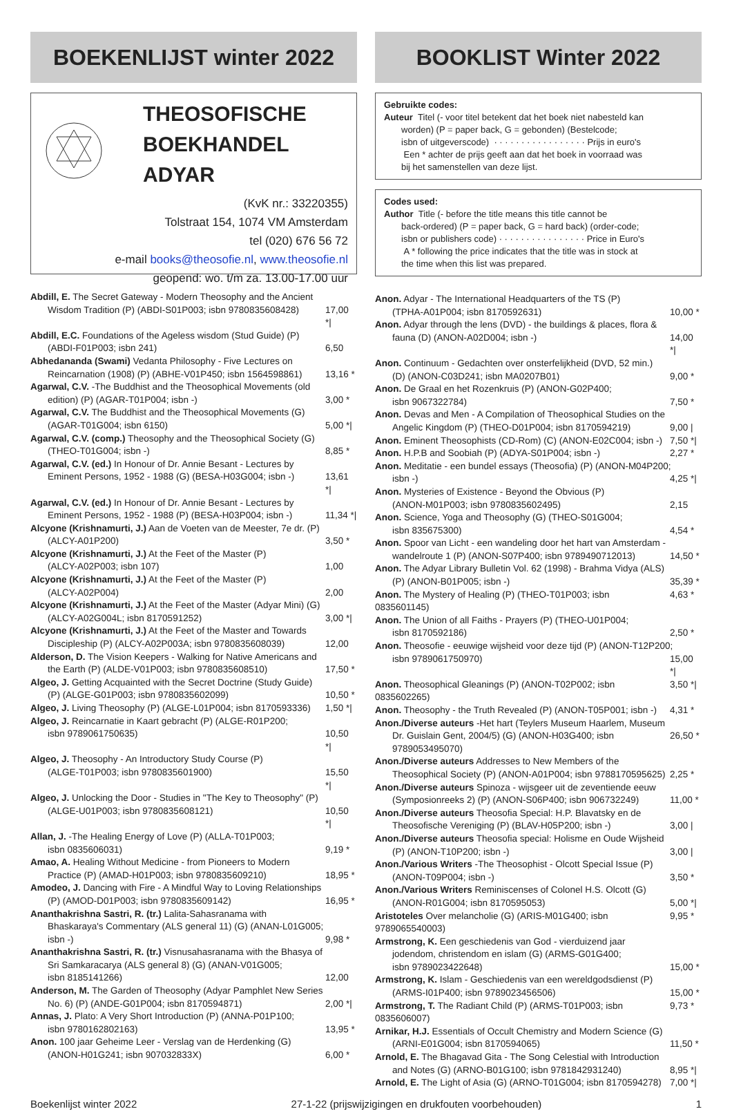BOEKENLIJST winter 2022
THEOSOFISCHE BOEKHANDEL ADYAR
(KvK nr.: 33220355)
Tolstraat 154, 1074 VM Amsterdam
tel (020) 676 56 72
e-mail books@theosofie.nl, www.theosofie.nl
geopend: wo. t/m za. 13.00-17.00 uur
Abdill, E. The Secret Gateway - Modern Theosophy and the Ancient
Wisdom Tradition (P) (ABDI-S01P003; isbn 9780835608428) 17,00 *|
Abdill, E.C. Foundations of the Ageless wisdom (Stud Guide) (P)
(ABDI-F01P003; isbn 241) 6,50
Abhedananda (Swami) Vedanta Philosophy - Five Lectures on
Reincarnation (1908) (P) (ABHE-V01P450; isbn 1564598861) 13,16 *
Agarwal, C.V. -The Buddhist and the Theosophical Movements (old
edition) (P) (AGAR-T01P004; isbn -) 3,00 *
Agarwal, C.V. The Buddhist and the Theosophical Movements (G)
(AGAR-T01G004; isbn 6150) 5,00 *|
Agarwal, C.V. (comp.) Theosophy and the Theosophical Society (G)
(THEO-T01G004; isbn -) 8,85 *
Agarwal, C.V. (ed.) In Honour of Dr. Annie Besant - Lectures by
Eminent Persons, 1952 - 1988 (G) (BESA-H03G004; isbn -) 13,61 *|
Agarwal, C.V. (ed.) In Honour of Dr. Annie Besant - Lectures by
Eminent Persons, 1952 - 1988 (P) (BESA-H03P004; isbn -) 11,34 *|
Alcyone (Krishnamurti, J.) Aan de Voeten van de Meester, 7e dr. (P)
(ALCY-A01P200) 3,50 *
Alcyone (Krishnamurti, J.) At the Feet of the Master (P)
(ALCY-A02P003; isbn 107) 1,00
Alcyone (Krishnamurti, J.) At the Feet of the Master (P)
(ALCY-A02P004) 2,00
Alcyone (Krishnamurti, J.) At the Feet of the Master (Adyar Mini) (G)
(ALCY-A02G004L; isbn 8170591252) 3,00 *|
Alcyone (Krishnamurti, J.) At the Feet of the Master and Towards
Discipleship (P) (ALCY-A02P003A; isbn 9780835608039) 12,00
Alderson, D. The Vision Keepers - Walking for Native Americans and
the Earth (P) (ALDE-V01P003; isbn 9780835608510) 17,50 *
Algeo, J. Getting Acquainted with the Secret Doctrine (Study Guide)
(P) (ALGE-G01P003; isbn 9780835602099) 10,50 *
Algeo, J. Living Theosophy (P) (ALGE-L01P004; isbn 8170593336) 1,50 *|
Algeo, J. Reincarnatie in Kaart gebracht (P) (ALGE-R01P200;
isbn 9789061750635) 10,50 *|
Algeo, J. Theosophy - An Introductory Study Course (P)
(ALGE-T01P003; isbn 9780835601900) 15,50 *|
Algeo, J. Unlocking the Door - Studies in "The Key to Theosophy" (P)
(ALGE-U01P003; isbn 9780835608121) 10,50 *|
Allan, J. -The Healing Energy of Love (P) (ALLA-T01P003;
isbn 0835606031) 9,19 *
Amao, A. Healing Without Medicine - from Pioneers to Modern
Practice (P) (AMAD-H01P003; isbn 9780835609210) 18,95 *
Amodeo, J. Dancing with Fire - A Mindful Way to Loving Relationships
(P) (AMOD-D01P003; isbn 9780835609142) 16,95 *
Ananthakrishna Sastri, R. (tr.) Lalita-Sahasranama with
Bhaskaraya's Commentary (ALS general 11) (G) (ANAN-L01G005;
isbn -) 9,98 *
Ananthakrishna Sastri, R. (tr.) Visnusahasranama with the Bhasya of
Sri Samkaracarya (ALS general 8) (G) (ANAN-V01G005;
isbn 8185141266) 12,00
Anderson, M. The Garden of Theosophy (Adyar Pamphlet New Series
No. 6) (P) (ANDE-G01P004; isbn 8170594871) 2,00 *|
Annas, J. Plato: A Very Short Introduction (P) (ANNA-P01P100;
isbn 9780162802163) 13,95 *
Anon. 100 jaar Geheime Leer - Verslag van de Herdenking (G)
(ANON-H01G241; isbn 907032833X) 6,00 *
BOOKLIST Winter 2022
Gebruikte codes:
Auteur Titel (- voor titel betekent dat het boek niet nabesteld kan
worden) (P = paper back, G = gebonden) (Bestelcode;
isbn of uitgeverscode) · · · · · · · · · · · · · · · · · Prijs in euro's
Een * achter de prijs geeft aan dat het boek in voorraad was
bij het samenstellen van deze lijst.
Codes used:
Author Title (- before the title means this title cannot be
back-ordered) (P = paper back, G = hard back) (order-code;
isbn or publishers code) · · · · · · · · · · · · · · · · Price in Euro's
A * following the price indicates that the title was in stock at
the time when this list was prepared.
Anon. Adyar - The International Headquarters of the TS (P)
(TPHA-A01P004; isbn 8170592631) 10,00 *
Anon. Adyar through the lens (DVD) - the buildings & places, flora &
fauna (D) (ANON-A02D004; isbn -) 14,00 *|
Anon. Continuum - Gedachten over onsterfelijkheid (DVD, 52 min.)
(D) (ANON-C03D241; isbn MA0207B01) 9,00 *
Anon. De Graal en het Rozenkruis (P) (ANON-G02P400;
isbn 9067322784) 7,50 *
Anon. Devas and Men - A Compilation of Theosophical Studies on the
Angelic Kingdom (P) (THEO-D01P004; isbn 8170594219) 9,00 |
Anon. Eminent Theosophists (CD-Rom) (C) (ANON-E02C004; isbn -) 7,50 *|
Anon. H.P.B and Soobiah (P) (ADYA-S01P004; isbn -) 2,27 *
Anon. Meditatie - een bundel essays (Theosofia) (P) (ANON-M04P200;
isbn -) 4,25 *|
Anon. Mysteries of Existence - Beyond the Obvious (P)
(ANON-M01P003; isbn 9780835602495) 2,15
Anon. Science, Yoga and Theosophy (G) (THEO-S01G004;
isbn 835675300) 4,54 *
Anon. Spoor van Licht - een wandeling door het hart van Amsterdam -
wandelroute 1 (P) (ANON-S07P400; isbn 9789490712013) 14,50 *
Anon. The Adyar Library Bulletin Vol. 62 (1998) - Brahma Vidya (ALS)
(P) (ANON-B01P005; isbn -) 35,39 *
Anon. The Mystery of Healing (P) (THEO-T01P003; isbn 0835601145) 4,63 *
Anon. The Union of all Faiths - Prayers (P) (THEO-U01P004;
isbn 8170592186) 2,50 *
Anon. Theosofie - eeuwige wijsheid voor deze tijd (P) (ANON-T12P200;
isbn 9789061750970) 15,00 *|
Anon. Theosophical Gleanings (P) (ANON-T02P002; isbn 0835602265) 3,50 *|
Anon. Theosophy - the Truth Revealed (P) (ANON-T05P001; isbn -) 4,31 *
Anon./Diverse auteurs -Het hart (Teylers Museum Haarlem, Museum
Dr. Guislain Gent, 2004/5) (G) (ANON-H03G400; isbn 9789053495070) 26,50 *
Anon./Diverse auteurs Addresses to New Members of the
Theosophical Society (P) (ANON-A01P004; isbn 9788170595625) 2,25 *
Anon./Diverse auteurs Spinoza - wijsgeer uit de zeventiende eeuw
(Symposionreeks 2) (P) (ANON-S06P400; isbn 906732249) 11,00 *
Anon./Diverse auteurs Theosofia Special: H.P. Blavatsky en de
Theosofische Vereniging (P) (BLAV-H05P200; isbn -) 3,00 |
Anon./Diverse auteurs Theosofia special: Holisme en Oude Wijsheid
(P) (ANON-T10P200; isbn -) 3,00 |
Anon./Various Writers -The Theosophist - Olcott Special Issue (P)
(ANON-T09P004; isbn -) 3,50 *
Anon./Various Writers Reminiscenses of Colonel H.S. Olcott (G)
(ANON-R01G004; isbn 8170595053) 5,00 *|
Aristoteles Over melancholie (G) (ARIS-M01G400; isbn 9789065540003) 9,95 *
Armstrong, K. Een geschiedenis van God - vierduizend jaar
jodendom, christendom en islam (G) (ARMS-G01G400;
isbn 9789023422648) 15,00 *
Armstrong, K. Islam - Geschiedenis van een wereldgodsdienst (P)
(ARMS-I01P400; isbn 9789023456506) 15,00 *
Armstrong, T. The Radiant Child (P) (ARMS-T01P003; isbn 0835606007) 9,73 *
Arnikar, H.J. Essentials of Occult Chemistry and Modern Science (G)
(ARNI-E01G004; isbn 8170594065) 11,50 *
Arnold, E. The Bhagavad Gita - The Song Celestial with Introduction
and Notes (G) (ARNO-B01G100; isbn 9781842931240) 8,95 *|
Arnold, E. The Light of Asia (G) (ARNO-T01G004; isbn 8170594278) 7,00 *|
Boekenlijst winter 2022 27-1-22 (prijswijzigingen en drukfouten voorbehouden) 1